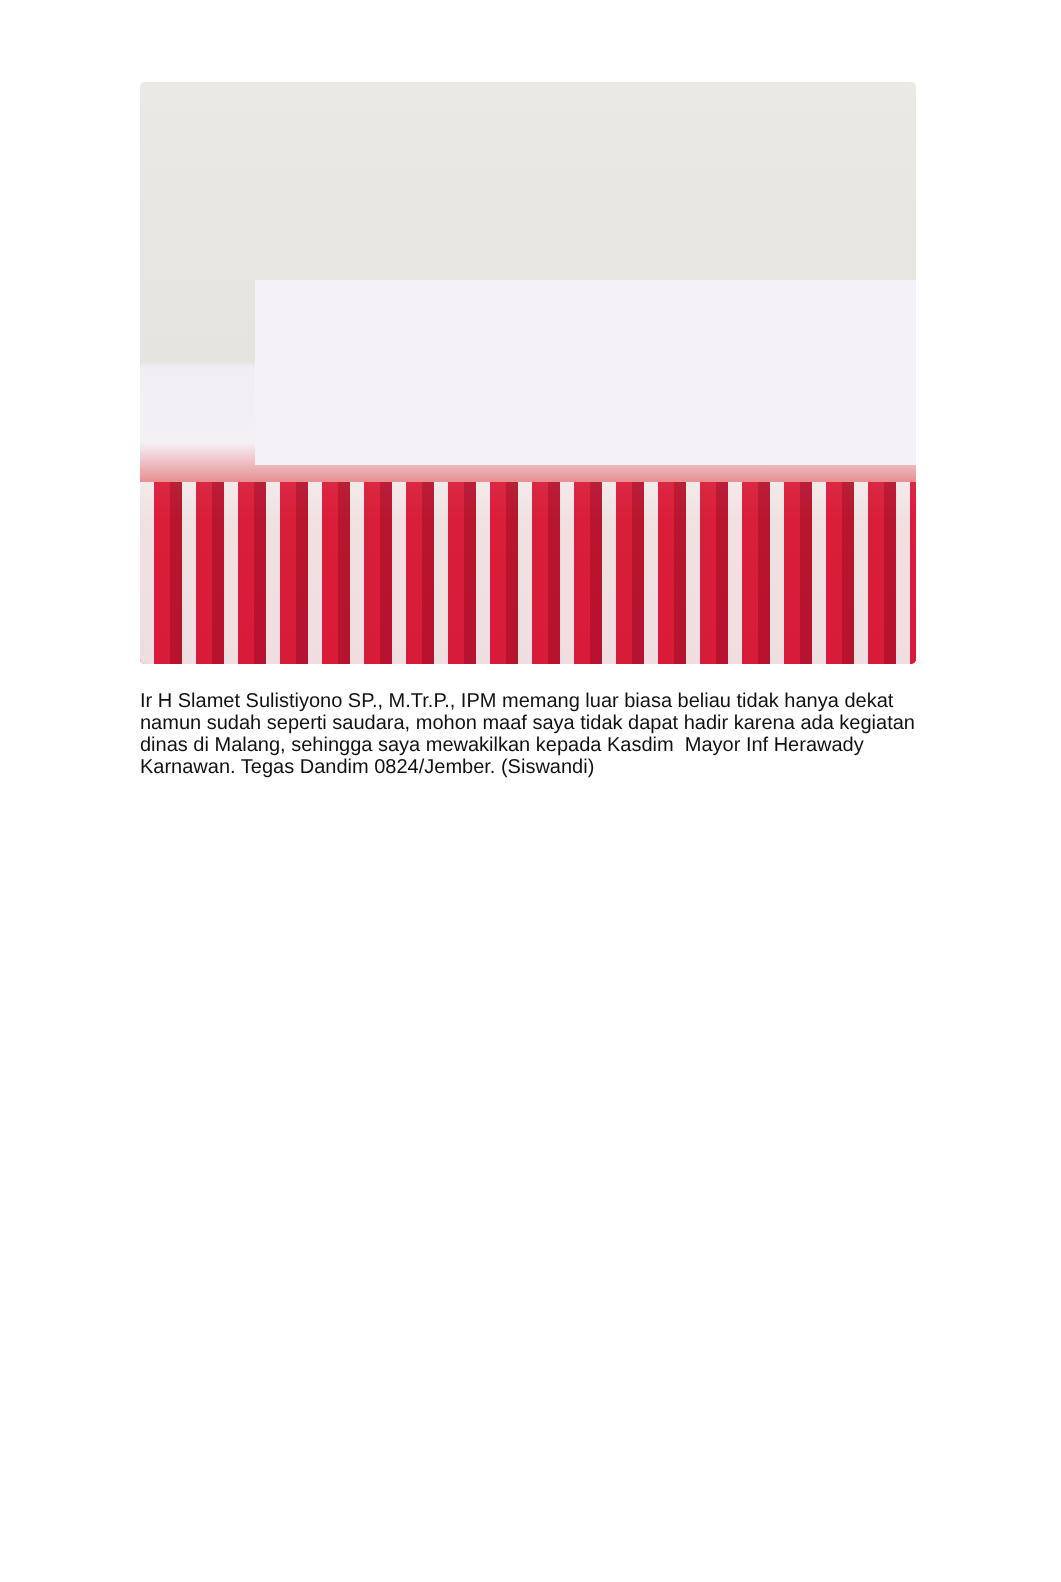Ir H Slamet Sulistiyono SP., M.Tr.P., IPM memang luar biasa beliau tidak hanya dekat namun sudah seperti saudara, mohon maaf saya tidak dapat hadir karena ada kegiatan dinas di Malang, sehingga saya mewakilkan kepada Kasdim Mayor Inf Herawady Karnawan. Tegas Dandim 0824/Jember. (Siswandi)